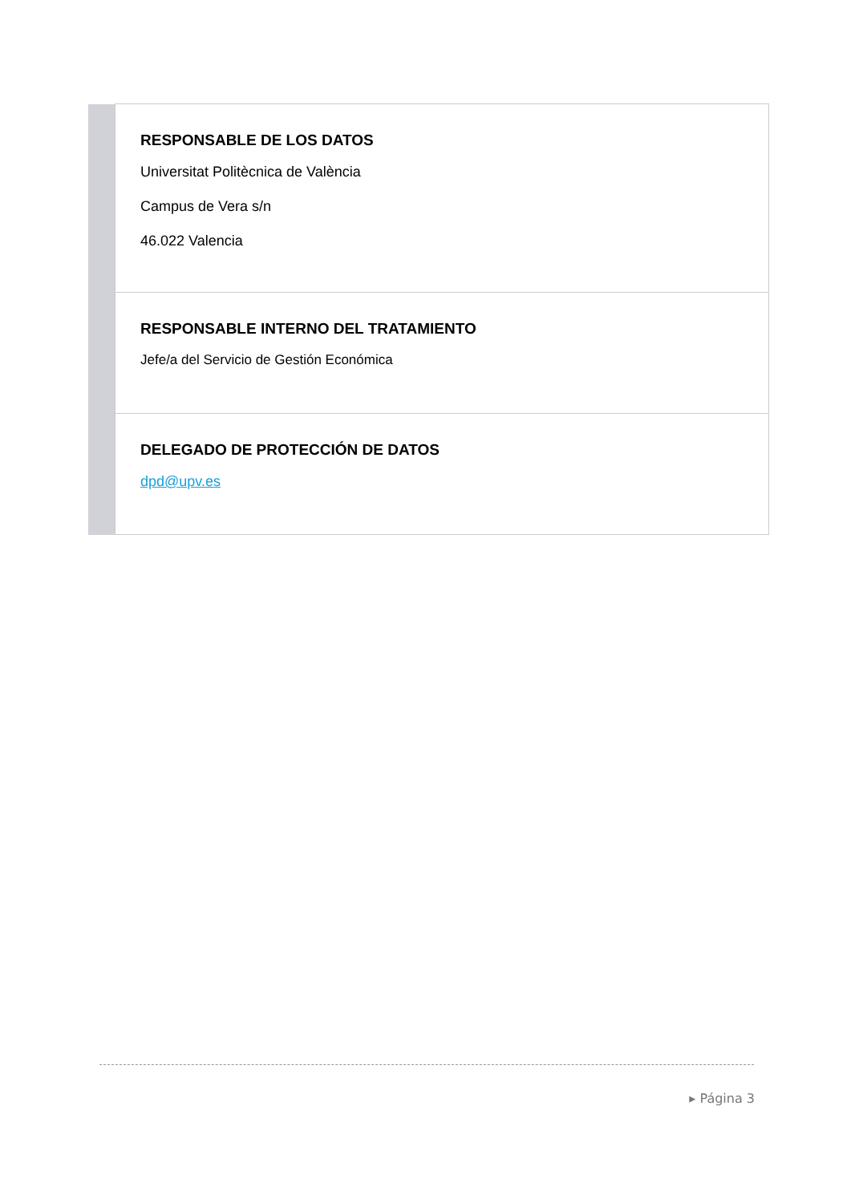| | RESPONSABLE DE LOS DATOS Universitat Politècnica de València Campus de Vera s/n 46.022 Valencia |
| | RESPONSABLE INTERNO DEL TRATAMIENTO Jefe/a del Servicio de Gestión Económica |
| | DELEGADO DE PROTECCIÓN DE DATOS dpd@upv.es |
▸ Página 3